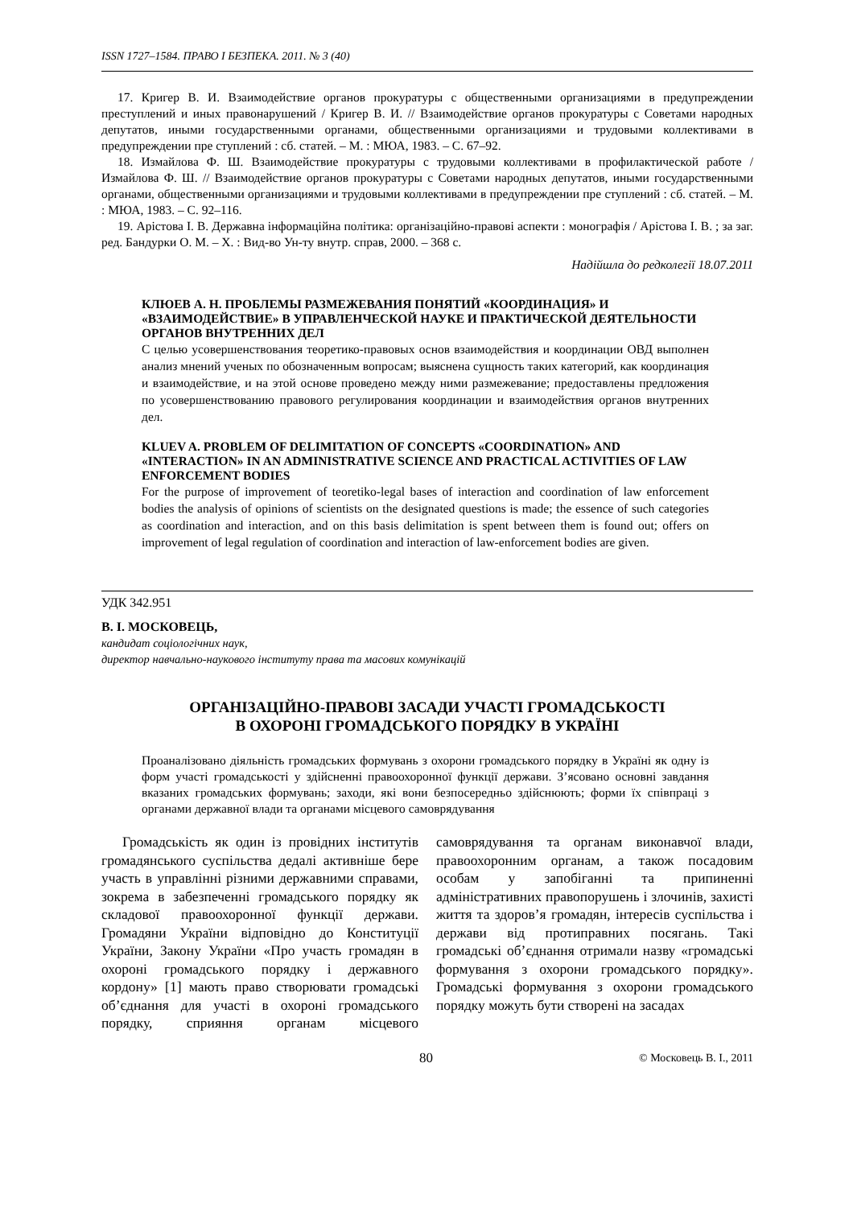ISSN 1727–1584. ПРАВО І БЕЗПЕКА. 2011. № 3 (40)
17. Кригер В. И. Взаимодействие органов прокуратуры с общественными организациями в предупреждении преступлений и иных правонарушений / Кригер В. И. // Взаимодействие органов прокуратуры с Советами народных депутатов, иными государственными органами, общественными организациями и трудовыми коллективами в предупреждении пре ступлений : сб. статей. – М. : МЮА, 1983. – С. 67–92.
18. Измайлова Ф. Ш. Взаимодействие прокуратуры с трудовыми коллективами в профилактической работе / Измайлова Ф. Ш. // Взаимодействие органов прокуратуры с Советами народных депутатов, иными государственными органами, общественными организациями и трудовыми коллективами в предупреждении пре ступлений : сб. статей. – М. : МЮА, 1983. – С. 92–116.
19. Арістова І. В. Державна інформаційна політика: організаційно-правові аспекти : монографія / Арістова І. В. ; за заг. ред. Бандурки О. М. – Х. : Вид-во Ун-ту внутр. справ, 2000. – 368 с.
Надійшла до редколегії 18.07.2011
КЛЮЕВ А. Н. ПРОБЛЕМЫ РАЗМЕЖЕВАНИЯ ПОНЯТИЙ «КООРДИНАЦИЯ» И «ВЗАИМОДЕЙСТВИЕ» В УПРАВЛЕНЧЕСКОЙ НАУКЕ И ПРАКТИЧЕСКОЙ ДЕЯТЕЛЬНОСТИ ОРГАНОВ ВНУТРЕННИХ ДЕЛ
С целью усовершенствования теоретико-правовых основ взаимодействия и координации ОВД выполнен анализ мнений ученых по обозначенным вопросам; выяснена сущность таких категорий, как координация и взаимодействие, и на этой основе проведено между ними размежевание; предоставлены предложения по усовершенствованию правового регулирования координации и взаимодействия органов внутренних дел.
KLUEV A. PROBLEM OF DELIMITATION OF CONCEPTS «COORDINATION» AND «INTERACTION» IN AN ADMINISTRATIVE SCIENCE AND PRACTICAL ACTIVITIES OF LAW ENFORCEMENT BODIES
For the purpose of improvement of teoretiko-legal bases of interaction and coordination of law enforcement bodies the analysis of opinions of scientists on the designated questions is made; the essence of such categories as coordination and interaction, and on this basis delimitation is spent between them is found out; offers on improvement of legal regulation of coordination and interaction of law-enforcement bodies are given.
УДК 342.951
В. І. МОСКОВЕЦЬ,
кандидат соціологічних наук,
директор навчально-наукового інституту права та масових комунікацій
ОРГАНІЗАЦІЙНО-ПРАВОВІ ЗАСАДИ УЧАСТІ ГРОМАДСЬКОСТІ
В ОХОРОНІ ГРОМАДСЬКОГО ПОРЯДКУ В УКРАЇНІ
Проаналізовано діяльність громадських формувань з охорони громадського порядку в Україні як одну із форм участі громадськості у здійсненні правоохоронної функції держави. З’ясовано основні завдання вказаних громадських формувань; заходи, які вони безпосередньо здійснюють; форми їх співпраці з органами державної влади та органами місцевого самоврядування
Громадськість як один із провідних інститутів громадянського суспільства дедалі активніше бере участь в управлінні різними державними справами, зокрема в забезпеченні громадського порядку як складової правоохоронної функції держави. Громадяни України відповідно до Конституції України, Закону України «Про участь громадян в охороні громадського порядку і державного кордону» [1] мають право створювати громадські об’єднання для участі в охороні громадського порядку, сприяння органам місцевого самоврядування та органам виконавчої влади, правоохоронним органам, а також посадовим особам у запобіганні та припиненні адміністративних правопорушень і злочинів, захисті життя та здоров’я громадян, інтересів суспільства і держави від протиправних посягань. Такі громадські об’єднання отримали назву «громадські формування з охорони громадського порядку». Громадські формування з охорони громадського порядку можуть бути створені на засадах
80 © Московець В. І., 2011